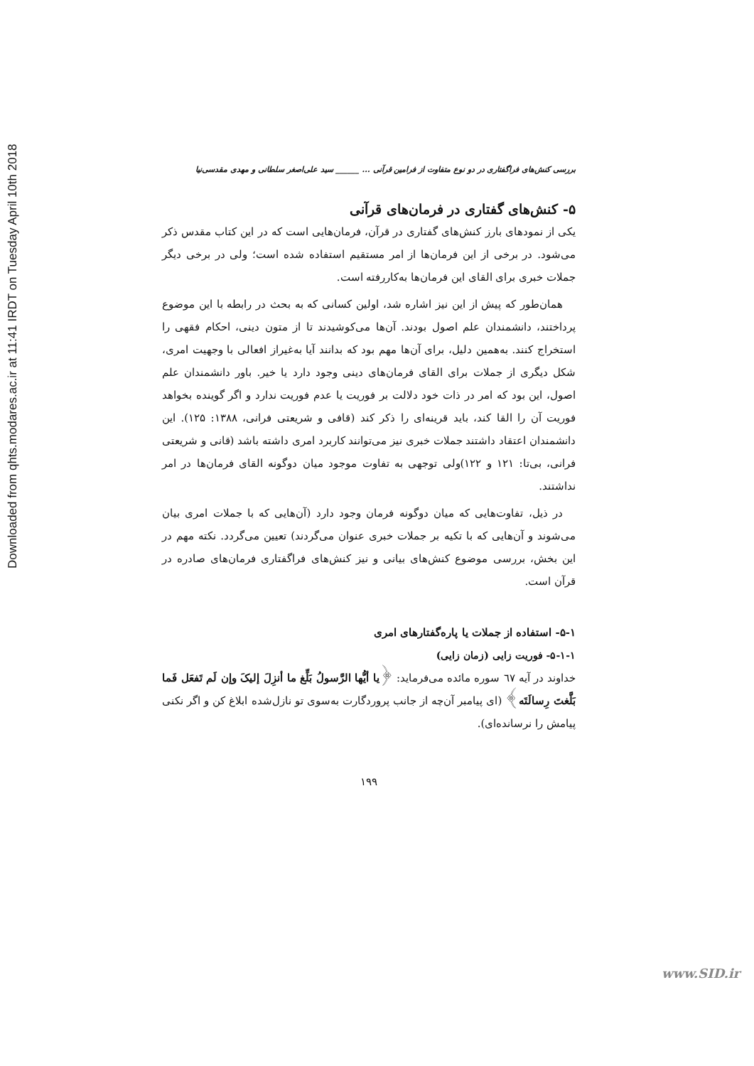Downloaded from qhts.modares.ac.ir at 11:41 IRDT on Tuesday April 10th 2018
بررسی کنش‌های فراگفتاری در دو نوع متفاوت از فرامین قرآنی ... ______ سید علی‌اصغر سلطانی و مهدی مقدسی‌نیا
۵- کنش‌های گفتاری در فرمان‌های قرآنی
یکی از نمودهای بارز کنش‌های گفتاری در قرآن، فرمان‌هایی است که در این کتاب مقدس ذکر می‌شود. در برخی از این فرمان‌ها از امر مستقیم استفاده شده است؛ ولی در برخی دیگر جملات خبری برای القای این فرمان‌ها به‌کاررفته است.
همان‌طور که پیش از این نیز اشاره شد، اولین کسانی که به بحث در رابطه با این موضوع پرداختند، دانشمندان علم اصول بودند. آن‌ها می‌کوشیدند تا از متون دینی، احکام فقهی را استخراج کنند. به‌همین دلیل، برای آن‌ها مهم بود که بدانند آیا به‌غیراز افعالی با وجهیت امری، شکل دیگری از جملات برای القای فرمان‌های دینی وجود دارد یا خیر. باور دانشمندان علم اصول، این بود که امر در ذات خود دلالت بر فوریت یا عدم فوریت ندارد و اگر گوینده بخواهد فوریت آن را القا کند، باید قرینه‌ای را ذکر کند (قافی و شریعتی فرانی، ۱۳۸۸: ۱۲۵). این دانشمندان اعتقاد داشتند جملات خبری نیز می‌توانند کاربرد امری داشته باشد (قانی و شریعتی فرانی، بی‌تا: ۱۲۱ و ۱۲۲)ولی توجهی به تفاوت موجود میان دوگونه القای فرمان‌ها در امر نداشتند.
در ذیل، تفاوت‌هایی که میان دوگونه فرمان وجود دارد (آن‌هایی که با جملات امری بیان می‌شوند و آن‌هایی که با تکیه بر جملات خبری عنوان می‌گردند) تعیین می‌گردد. نکته مهم در این بخش، بررسی موضوع کنش‌های بیانی و نیز کنش‌های فراگفتاری فرمان‌های صادره در قرآن است.
۵-۱- استفاده از جملات یا پاره‌گفتارهای امری
۵-۱-۱- فوریت زایی (زمان زایی)
خداوند در آیه ٦٧ سوره مائده می‌فرماید: ﴿یا أیُّها الرَّسولُ بَلِّغ ما أنزِلَ إلیکَ وإن لَم تَفعَل فَما بَلَّغتَ رِسالَتَه﴾ (ای پیامبر آن‌چه از جانب پروردگارت به‌سوی تو نازل‌شده ابلاغ کن و اگر نکنی پیامش را نرسانده‌ای).
۱۹۹
www.SID.ir